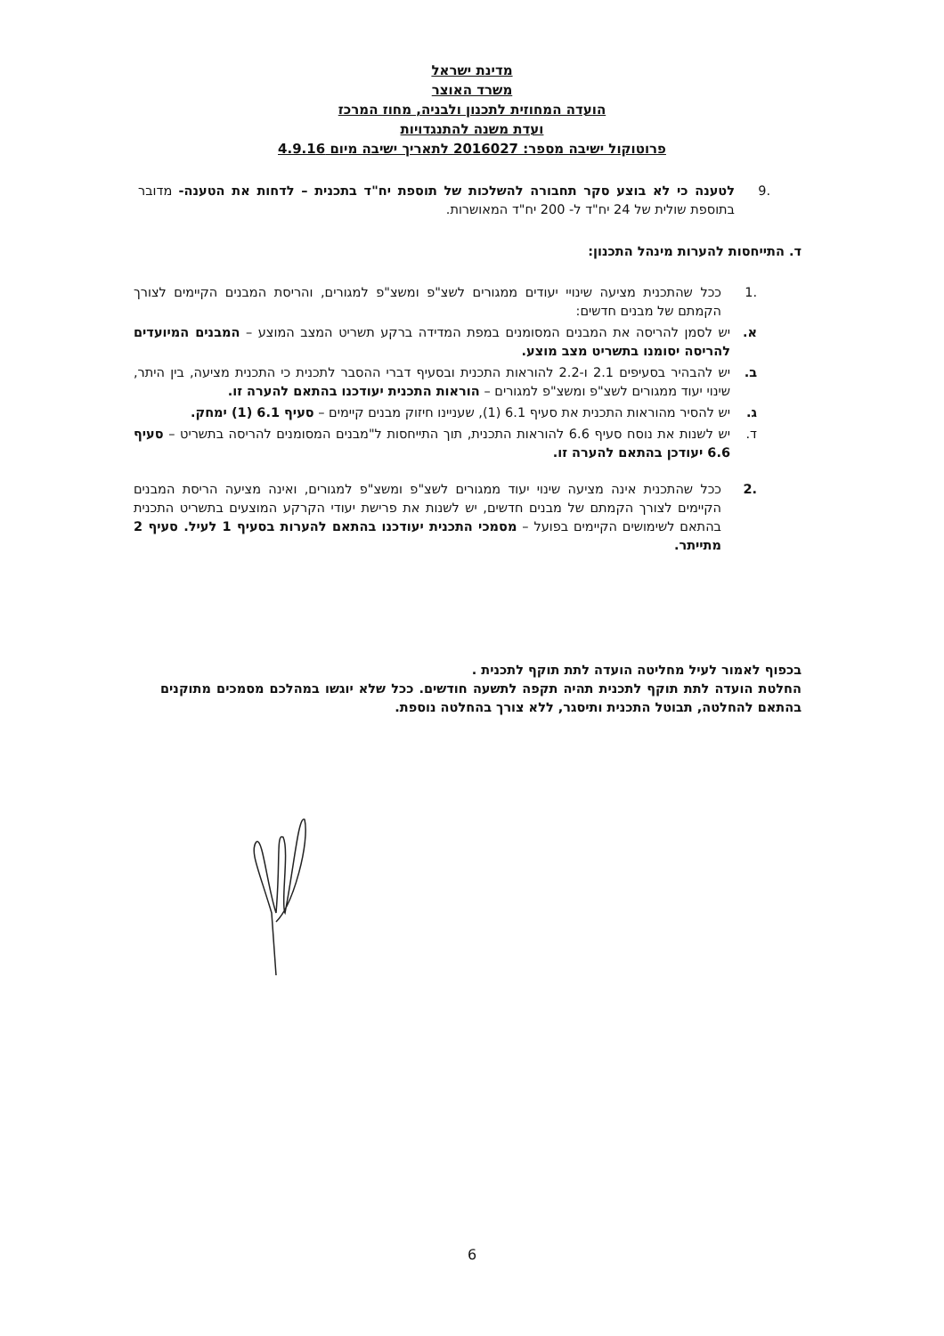מדינת ישראל
משרד האוצר
הועדה המחוזית לתכנון ולבניה, מחוז המרכז
ועדת משנה להתנגדויות
פרוטוקול ישיבה מספר: 2016027 לתאריך ישיבה מיום 4.9.16
.9 לטענה כי לא בוצע סקר תחבורה להשלכות של תוספת יח"ד בתכנית – לדחות את הטענה- מדובר בתוספת שולית של 24 יח"ד ל- 200 יח"ד המאושרות.
ד. התייחסות להערות מינהל התכנון:
.1 ככל שהתכנית מציעה שינויי יעודים ממגורים לשצ"פ ומשצ"פ למגורים, והריסת המבנים הקיימים לצורך הקמתם של מבנים חדשים:
א. יש לסמן להריסה את המבנים המסומנים במפת המדידה ברקע תשריט המצב המוצע – המבנים המיועדים להריסה יסומנו בתשריט מצב מוצע.
ב. יש להבהיר בסעיפים 2.1 ו-2.2 להוראות התכנית ובסעיף דברי ההסבר לתכנית כי התכנית מציעה, בין היתר, שינוי יעוד ממגורים לשצ"פ ומשצ"פ למגורים – הוראות התכנית יעודכנו בהתאם להערה זו.
ג. יש להסיר מהוראות התכנית את סעיף 6.1 (1), שעניינו חיזוק מבנים קיימים – סעיף 6.1 (1) ימחק.
ד. יש לשנות את נוסח סעיף 6.6 להוראות התכנית, תוך התייחסות ל"מבנים המסומנים להריסה בתשריט – סעיף 6.6 יעודכן בהתאם להערה זו.
.2 ככל שהתכנית אינה מציעה שינוי יעוד ממגורים לשצ"פ ומשצ"פ למגורים, ואינה מציעה הריסת המבנים הקיימים לצורך הקמתם של מבנים חדשים, יש לשנות את פרישת יעודי הקרקע המוצעים בתשריט התכנית בהתאם לשימושים הקיימים בפועל – מסמכי התכנית יעודכנו בהתאם להערות בסעיף 1 לעיל. סעיף 2 מתייתר.
בכפוף לאמור לעיל מחליטה הועדה לתת תוקף לתכנית .
החלטת הועדה לתת תוקף לתכנית תהיה תקפה לתשעה חודשים. ככל שלא יוגשו במהלכם מסמכים מתוקנים בהתאם להחלטה, תבוטל התכנית ותיסגר, ללא צורך בהחלטה נוספת.
6